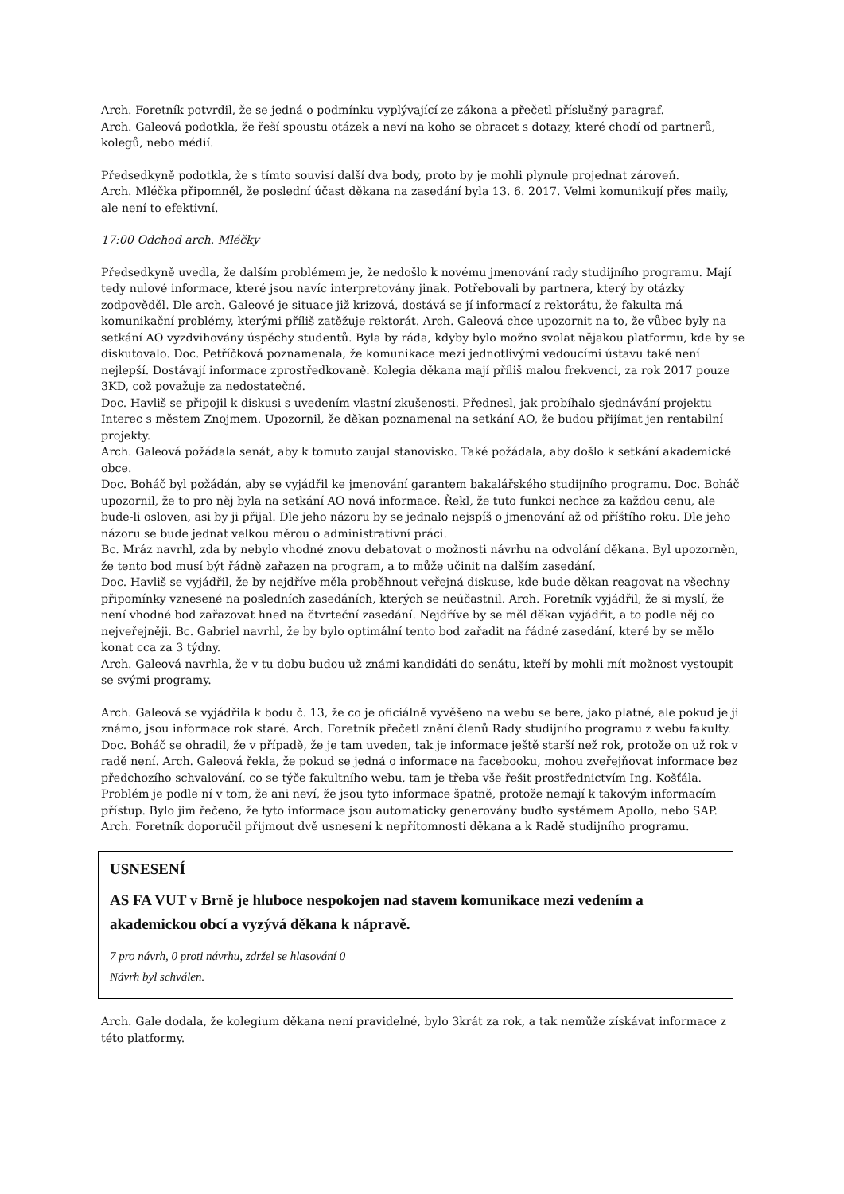Arch. Foretník potvrdil, že se jedná o podmínku vyplývající ze zákona a přečetl příslušný paragraf.
Arch. Galeová podotkla, že řeší spoustu otázek a neví na koho se obracet s dotazy, které chodí od partnerů, kolegů, nebo médií.
Předsedkyně podotkla, že s tímto souvisí další dva body, proto by je mohli plynule projednat zároveň.
Arch. Mléčka připomněl, že poslední účast děkana na zasedání byla 13. 6. 2017. Velmi komunikují přes maily, ale není to efektivní.
17:00 Odchod arch. Mléčky
Předsedkyně uvedla, že dalším problémem je, že nedošlo k novému jmenování rady studijního programu. Mají tedy nulové informace, které jsou navíc interpretovány jinak. Potřebovali by partnera, který by otázky zodpověděl. Dle arch. Galeové je situace již krizová, dostává se jí informací z rektorátu, že fakulta má komunikační problémy, kterými příliš zatěžuje rektorát. Arch. Galeová chce upozornit na to, že vůbec byly na setkání AO vyzdvihovány úspěchy studentů. Byla by ráda, kdyby bylo možno svolat nějakou platformu, kde by se diskutovalo. Doc. Petříčková poznamenala, že komunikace mezi jednotlivými vedoucími ústavu také není nejlepší. Dostávají informace zprostředkovaně. Kolegia děkana mají příliš malou frekvenci, za rok 2017 pouze 3KD, což považuje za nedostatečné.
Doc. Havliš se připojil k diskusi s uvedením vlastní zkušenosti. Přednesl, jak probíhalo sjednávání projektu Interec s městem Znojmem. Upozornil, že děkan poznamenal na setkání AO, že budou přijímat jen rentabilní projekty.
Arch. Galeová požádala senát, aby k tomuto zaujal stanovisko. Také požádala, aby došlo k setkání akademické obce.
Doc. Boháč byl požádán, aby se vyjádřil ke jmenování garantem bakalářského studijního programu. Doc. Boháč upozornil, že to pro něj byla na setkání AO nová informace. Řekl, že tuto funkci nechce za každou cenu, ale bude-li osloven, asi by ji přijal. Dle jeho názoru by se jednalo nejspíš o jmenování až od příštího roku. Dle jeho názoru se bude jednat velkou měrou o administrativní práci.
Bc. Mráz navrhl, zda by nebylo vhodné znovu debatovat o možnosti návrhu na odvolání děkana. Byl upozorněn, že tento bod musí být řádně zařazen na program, a to může učinit na dalším zasedání.
Doc. Havliš se vyjádřil, že by nejdříve měla proběhnout veřejná diskuse, kde bude děkan reagovat na všechny připomínky vznesené na posledních zasedáních, kterých se neúčastnil. Arch. Foretník vyjádřil, že si myslí, že není vhodné bod zařazovat hned na čtvrteční zasedání. Nejdříve by se měl děkan vyjádřit, a to podle něj co nejveřejněji. Bc. Gabriel navrhl, že by bylo optimální tento bod zařadit na řádné zasedání, které by se mělo konat cca za 3 týdny.
Arch. Galeová navrhla, že v tu dobu budou už známi kandidáti do senátu, kteří by mohli mít možnost vystoupit se svými programy.
Arch. Galeová se vyjádřila k bodu č. 13, že co je oficiálně vyvěšeno na webu se bere, jako platné, ale pokud je ji známo, jsou informace rok staré. Arch. Foretník přečetl znění členů Rady studijního programu z webu fakulty. Doc. Boháč se ohradil, že v případě, že je tam uveden, tak je informace ještě starší než rok, protože on už rok v radě není. Arch. Galeová řekla, že pokud se jedná o informace na facebooku, mohou zveřejňovat informace bez předchozího schvalování, co se týče fakultního webu, tam je třeba vše řešit prostřednictvím Ing. Košťála. Problém je podle ní v tom, že ani neví, že jsou tyto informace špatně, protože nemají k takovým informacím přístup. Bylo jim řečeno, že tyto informace jsou automaticky generovány buďto systémem Apollo, nebo SAP.
Arch. Foretník doporučil přijmout dvě usnesení k nepřítomnosti děkana a k Radě studijního programu.
USNESENÍ
AS FA VUT v Brně je hluboce nespokojen nad stavem komunikace mezi vedením a akademickou obcí a vyzývá děkana k nápravě.
7 pro návrh, 0 proti návrhu, zdržel se hlasování 0
Návrh byl schválen.
Arch. Gale dodala, že kolegium děkana není pravidelné, bylo 3krát za rok, a tak nemůže získávat informace z této platformy.